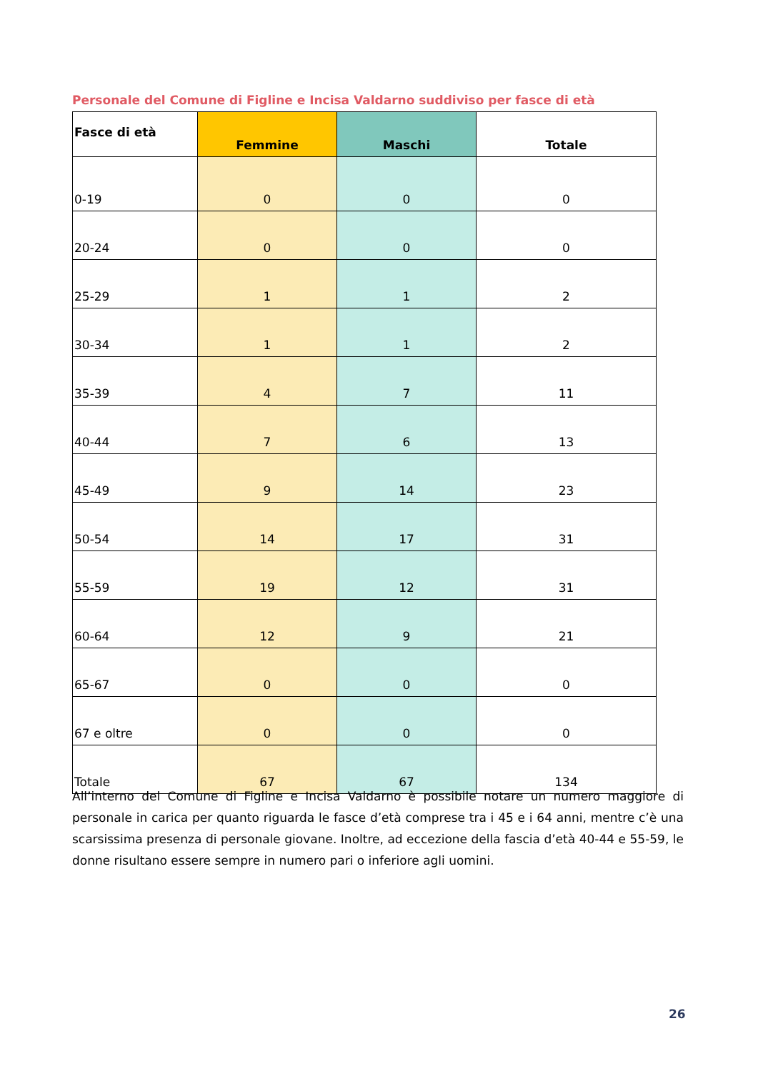Personale del Comune di Figline e Incisa Valdarno suddiviso per fasce di età
| Fasce di età | Femmine | Maschi | Totale |
| --- | --- | --- | --- |
| 0-19 | 0 | 0 | 0 |
| 20-24 | 0 | 0 | 0 |
| 25-29 | 1 | 1 | 2 |
| 30-34 | 1 | 1 | 2 |
| 35-39 | 4 | 7 | 11 |
| 40-44 | 7 | 6 | 13 |
| 45-49 | 9 | 14 | 23 |
| 50-54 | 14 | 17 | 31 |
| 55-59 | 19 | 12 | 31 |
| 60-64 | 12 | 9 | 21 |
| 65-67 | 0 | 0 | 0 |
| 67 e oltre | 0 | 0 | 0 |
| Totale | 67 | 67 | 134 |
All’interno del Comune di Figline e Incisa Valdarno è possibile notare un numero maggiore di personale in carica per quanto riguarda le fasce d’età comprese tra i 45 e i 64 anni, mentre c’è una scarsissima presenza di personale giovane. Inoltre, ad eccezione della fascia d’età 40-44 e 55-59, le donne risultano essere sempre in numero pari o inferiore agli uomini.
26